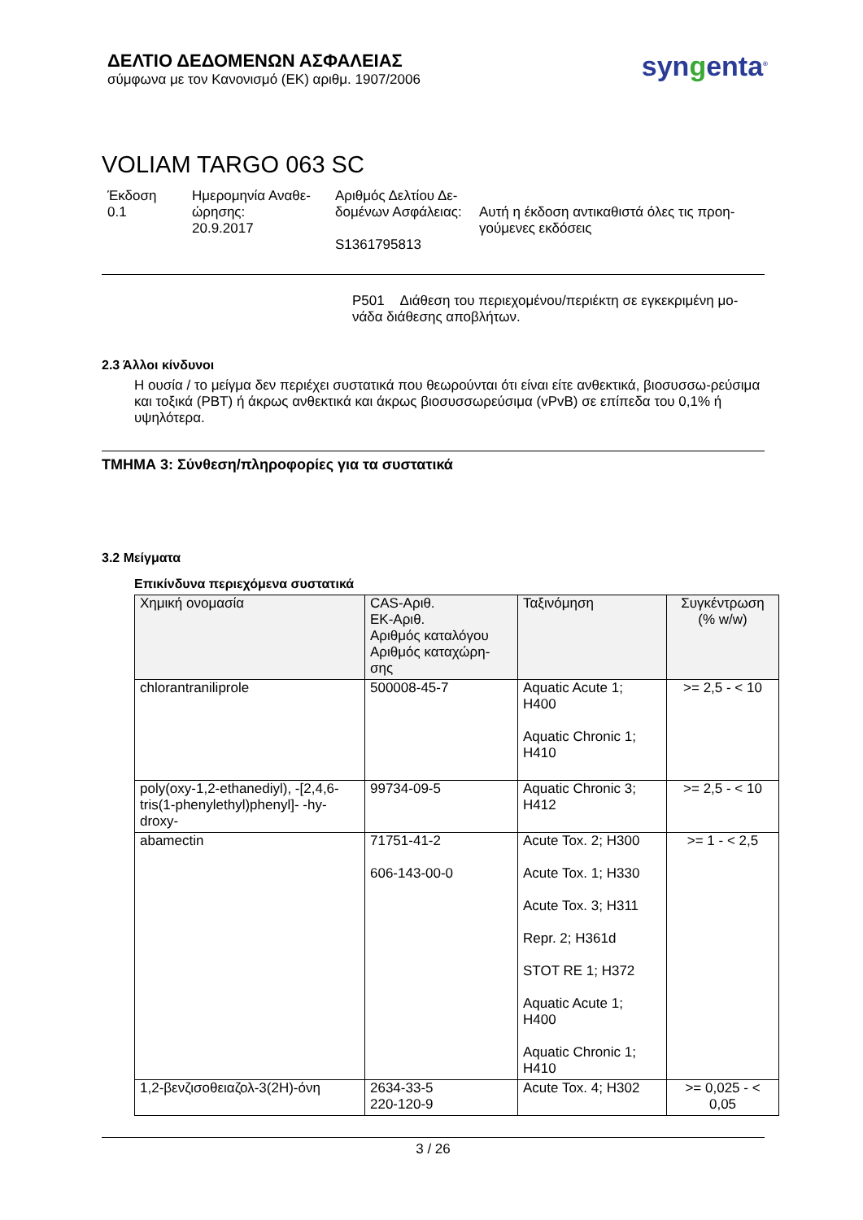ΔΕΛΤΙΟ ΔΕΔΟΜΕΝΩΝ ΑΣΦΑΛΕΙΑΣ
σύμφωνα με τον Κανονισμό (ΕΚ) αριθμ. 1907/2006
syngenta<sup>®</sup>
VOLIAM TARGO 063 SC
Έκδοση
0.1
Ημερομηνία Αναθε-
ώρησης:
20.9.2017
Αριθμός Δελτίου Δε-
δομένων Ασφάλειας:
S1361795813
Αυτή η έκδοση αντικαθιστά όλες τις προη-
γούμενες εκδόσεις
P501 Διάθεση του περιεχομένου/περιέκτη σε εγκεκριμένη μο-
νάδα διάθεσης αποβλήτων.
2.3 Άλλοι κίνδυνοι
Η ουσία / το μείγμα δεν περιέχει συστατικά που θεωρούνται ότι είναι είτε ανθεκτικά, βιοσυσσω-ρεύσιμα και τοξικά (PBT) ή άκρως ανθεκτικά και άκρως βιοσυσσωρεύσιμα (vPvB) σε επίπεδα του 0,1% ή υψηλότερα.
ΤΜΗΜΑ 3: Σύνθεση/πληροφορίες για τα συστατικά
3.2 Μείγματα
Επικίνδυνα περιεχόμενα συστατικά
| Χημική ονομασία | CAS-Αριθ. ΕΚ-Αριθ. Αριθμός καταλόγου Αριθμός καταχώρη- σης | Ταξινόμηση | Συγκέντρωση (% w/w) |
| --- | --- | --- | --- |
| chlorantraniliprole | 500008-45-7 | Aquatic Acute 1; H400 Aquatic Chronic 1; H410 | >= 2,5 - < 10 |
| poly(oxy-1,2-ethanediyl), -[2,4,6-tris(1-phenylethyl)phenyl]- -hy-droxy- | 99734-09-5 | Aquatic Chronic 3; H412 | >= 2,5 - < 10 |
| abamectin | 71751-41-2 606-143-00-0 | Acute Tox. 2; H300 Acute Tox. 1; H330 Acute Tox. 3; H311 Repr. 2; H361d STOT RE 1; H372 Aquatic Acute 1; H400 Aquatic Chronic 1; H410 | >= 1 - < 2,5 |
| 1,2-βενζισοθειαζολ-3(2H)-όνη | 2634-33-5 220-120-9 | Acute Tox. 4; H302 | >= 0,025 - < 0,05 |
3 / 26